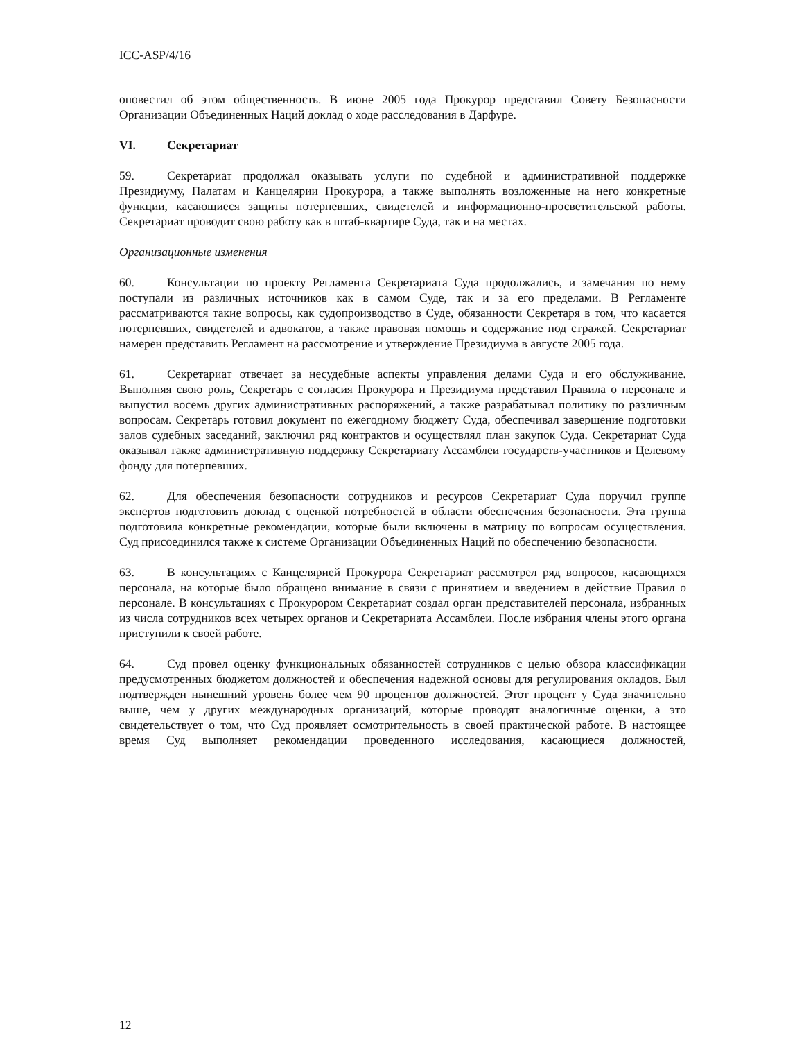ICC-ASP/4/16
оповестил об этом общественность. В июне 2005 года Прокурор представил Совету Безопасности Организации Объединенных Наций доклад о ходе расследования в Дарфуре.
VI. Секретариат
59. Секретариат продолжал оказывать услуги по судебной и административной поддержке Президиуму, Палатам и Канцелярии Прокурора, а также выполнять возложенные на него конкретные функции, касающиеся защиты потерпевших, свидетелей и информационно-просветительской работы. Секретариат проводит свою работу как в штаб-квартире Суда, так и на местах.
Организационные изменения
60. Консультации по проекту Регламента Секретариата Суда продолжались, и замечания по нему поступали из различных источников как в самом Суде, так и за его пределами. В Регламенте рассматриваются такие вопросы, как судопроизводство в Суде, обязанности Секретаря в том, что касается потерпевших, свидетелей и адвокатов, а также правовая помощь и содержание под стражей. Секретариат намерен представить Регламент на рассмотрение и утверждение Президиума в августе 2005 года.
61. Секретариат отвечает за несудебные аспекты управления делами Суда и его обслуживание. Выполняя свою роль, Секретарь с согласия Прокурора и Президиума представил Правила о персонале и выпустил восемь других административных распоряжений, а также разрабатывал политику по различным вопросам. Секретарь готовил документ по ежегодному бюджету Суда, обеспечивал завершение подготовки залов судебных заседаний, заключил ряд контрактов и осуществлял план закупок Суда. Секретариат Суда оказывал также административную поддержку Секретариату Ассамблеи государств-участников и Целевому фонду для потерпевших.
62. Для обеспечения безопасности сотрудников и ресурсов Секретариат Суда поручил группе экспертов подготовить доклад с оценкой потребностей в области обеспечения безопасности. Эта группа подготовила конкретные рекомендации, которые были включены в матрицу по вопросам осуществления. Суд присоединился также к системе Организации Объединенных Наций по обеспечению безопасности.
63. В консультациях с Канцелярией Прокурора Секретариат рассмотрел ряд вопросов, касающихся персонала, на которые было обращено внимание в связи с принятием и введением в действие Правил о персонале. В консультациях с Прокурором Секретариат создал орган представителей персонала, избранных из числа сотрудников всех четырех органов и Секретариата Ассамблеи. После избрания члены этого органа приступили к своей работе.
64. Суд провел оценку функциональных обязанностей сотрудников с целью обзора классификации предусмотренных бюджетом должностей и обеспечения надежной основы для регулирования окладов. Был подтвержден нынешний уровень более чем 90 процентов должностей. Этот процент у Суда значительно выше, чем у других международных организаций, которые проводят аналогичные оценки, а это свидетельствует о том, что Суд проявляет осмотрительность в своей практической работе. В настоящее время Суд выполняет рекомендации проведенного исследования, касающиеся должностей,
12